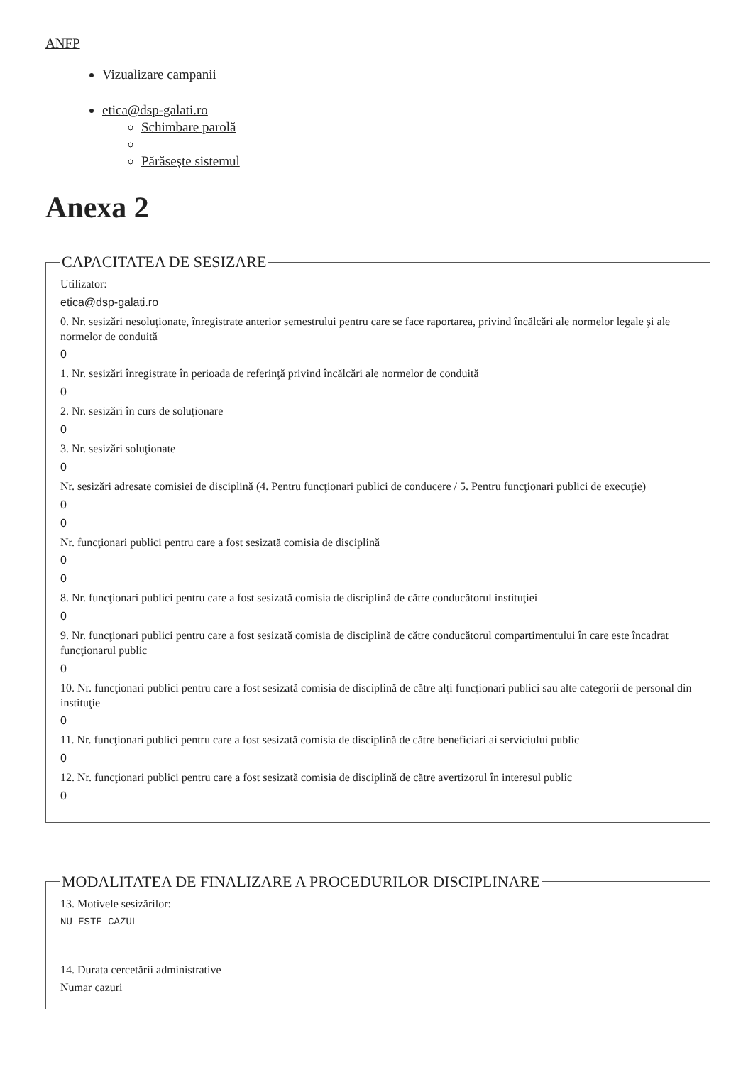ANFP
Vizualizare campanii
etica@dsp-galati.ro
Schimbare parolă
Părăseşte sistemul
Anexa 2
CAPACITATEA DE SESIZARE
Utilizator:
etica@dsp-galati.ro
0. Nr. sesizări nesoluţionate, înregistrate anterior semestrului pentru care se face raportarea, privind încălcări ale normelor legale şi ale normelor de conduită
0
1. Nr. sesizări înregistrate în perioada de referinţă privind încălcări ale normelor de conduită
0
2. Nr. sesizări în curs de soluţionare
0
3. Nr. sesizări soluţionate
0
Nr. sesizări adresate comisiei de disciplină (4. Pentru funcţionari publici de conducere / 5. Pentru funcţionari publici de execuţie)
0
0
Nr. funcţionari publici pentru care a fost sesizată comisia de disciplină
0
0
8. Nr. funcţionari publici pentru care a fost sesizată comisia de disciplină de către conducătorul instituţiei
0
9. Nr. funcţionari publici pentru care a fost sesizată comisia de disciplină de către conducătorul compartimentului în care este încadrat funcţionarul public
0
10. Nr. funcţionari publici pentru care a fost sesizată comisia de disciplină de către alţi funcţionari publici sau alte categorii de personal din instituţie
0
11. Nr. funcţionari publici pentru care a fost sesizată comisia de disciplină de către beneficiari ai serviciului public
0
12. Nr. funcţionari publici pentru care a fost sesizată comisia de disciplină de către avertizorul în interesul public
0
MODALITATEA DE FINALIZARE A PROCEDURILOR DISCIPLINARE
13. Motivele sesizărilor:
NU ESTE CAZUL
14. Durata cercetării administrative
Numar cazuri